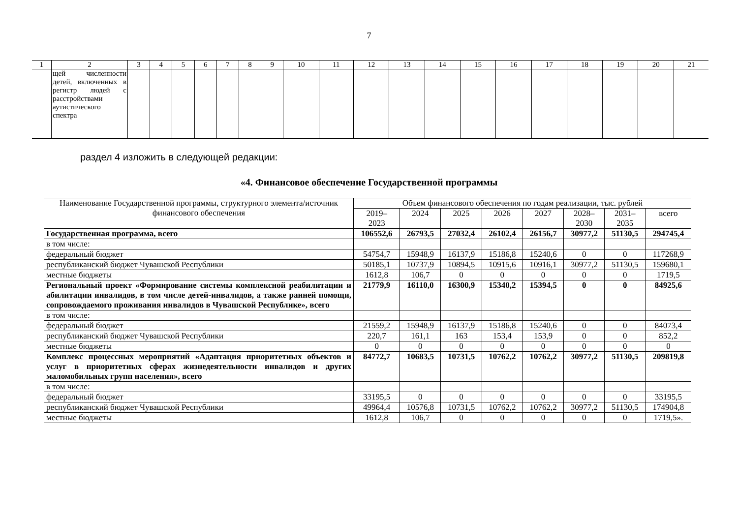7
| 1 | 2 | 3 | 4 | 5 | 6 | 7 | 8 | 9 | 10 | 11 | 12 | 13 | 14 | 15 | 16 | 17 | 18 | 19 | 20 | 21 |
| | щей численности детей, включенных в регистр людей с расстройствами аутистического спектра | | | | | | | | | | | | | | | | | | | |
раздел 4 изложить в следующей редакции:
«4. Финансовое обеспечение Государственной программы
| Наименование Государственной программы, структурного элемента/источник финансового обеспечения | Объем финансового обеспечения по годам реализации, тыс. рублей | | | | | | | |
| --- | --- | --- | --- | --- | --- | --- | --- | --- |
| | 2019– 2023 | 2024 | 2025 | 2026 | 2027 | 2028– 2030 | 2031– 2035 | всего |
| Государственная программа, всего | 106552,6 | 26793,5 | 27032,4 | 26102,4 | 26156,7 | 30977,2 | 51130,5 | 294745,4 |
| в том числе: | | | | | | | | |
| федеральный бюджет | 54754,7 | 15948,9 | 16137,9 | 15186,8 | 15240,6 | 0 | 0 | 117268,9 |
| республиканский бюджет Чувашской Республики | 50185,1 | 10737,9 | 10894,5 | 10915,6 | 10916,1 | 30977,2 | 51130,5 | 159680,1 |
| местные бюджеты | 1612,8 | 106,7 | 0 | 0 | 0 | 0 | 0 | 1719,5 |
| Региональный проект «Формирование системы комплексной реабилитации и абилитации инвалидов, в том числе детей-инвалидов, а также ранней помощи, сопровождаемого проживания инвалидов в Чувашской Республике», всего | 21779,9 | 16110,0 | 16300,9 | 15340,2 | 15394,5 | 0 | 0 | 84925,6 |
| в том числе: | | | | | | | | |
| федеральный бюджет | 21559,2 | 15948,9 | 16137,9 | 15186,8 | 15240,6 | 0 | 0 | 84073,4 |
| республиканский бюджет Чувашской Республики | 220,7 | 161,1 | 163 | 153,4 | 153,9 | 0 | 0 | 852,2 |
| местные бюджеты | 0 | 0 | 0 | 0 | 0 | 0 | 0 | 0 |
| Комплекс процессных мероприятий «Адаптация приоритетных объектов и услуг в приоритетных сферах жизнедеятельности инвалидов и других маломобильных групп населения», всего | 84772,7 | 10683,5 | 10731,5 | 10762,2 | 10762,2 | 30977,2 | 51130,5 | 209819,8 |
| в том числе: | | | | | | | | |
| федеральный бюджет | 33195,5 | 0 | 0 | 0 | 0 | 0 | 0 | 33195,5 |
| республиканский бюджет Чувашской Республики | 49964,4 | 10576,8 | 10731,5 | 10762,2 | 10762,2 | 30977,2 | 51130,5 | 174904,8 |
| местные бюджеты | 1612,8 | 106,7 | 0 | 0 | 0 | 0 | 0 | 1719,5». |